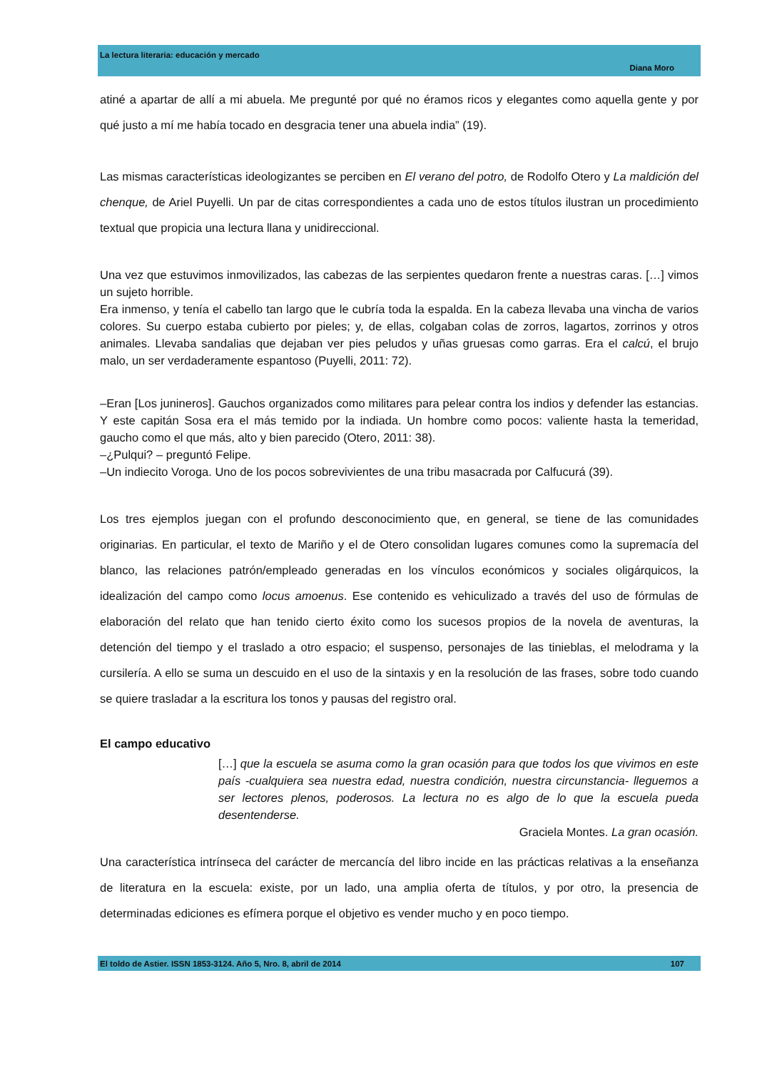La lectura literaria: educación y mercado
Diana Moro
atiné a apartar de allí a mi abuela. Me pregunté por qué no éramos ricos y elegantes como aquella gente y por qué justo a mí me había tocado en desgracia tener una abuela india” (19).
Las mismas características ideologizantes se perciben en El verano del potro, de Rodolfo Otero y La maldición del chenque, de Ariel Puyelli. Un par de citas correspondientes a cada uno de estos títulos ilustran un procedimiento textual que propicia una lectura llana y unidireccional.
Una vez que estuvimos inmovilizados, las cabezas de las serpientes quedaron frente a nuestras caras. […] vimos un sujeto horrible.
Era inmenso, y tenía el cabello tan largo que le cubría toda la espalda. En la cabeza llevaba una vincha de varios colores. Su cuerpo estaba cubierto por pieles; y, de ellas, colgaban colas de zorros, lagartos, zorrinos y otros animales. Llevaba sandalias que dejaban ver pies peludos y uñas gruesas como garras. Era el calcú, el brujo malo, un ser verdaderamente espantoso (Puyelli, 2011: 72).
–Eran [Los junineros]. Gauchos organizados como militares para pelear contra los indios y defender las estancias. Y este capitán Sosa era el más temido por la indiada. Un hombre como pocos: valiente hasta la temeridad, gaucho como el que más, alto y bien parecido (Otero, 2011: 38).
–¿Pulqui? – preguntó Felipe.
–Un indiecito Voroga. Uno de los pocos sobrevivientes de una tribu masacrada por Calfucurá (39).
Los tres ejemplos juegan con el profundo desconocimiento que, en general, se tiene de las comunidades originarias. En particular, el texto de Mariño y el de Otero consolidan lugares comunes como la supremacía del blanco, las relaciones patrón/empleado generadas en los vínculos económicos y sociales oligárquicos, la idealización del campo como locus amoenus. Ese contenido es vehiculizado a través del uso de fórmulas de elaboración del relato que han tenido cierto éxito como los sucesos propios de la novela de aventuras, la detención del tiempo y el traslado a otro espacio; el suspenso, personajes de las tinieblas, el melodrama y la cursilería. A ello se suma un descuido en el uso de la sintaxis y en la resolución de las frases, sobre todo cuando se quiere trasladar a la escritura los tonos y pausas del registro oral.
El campo educativo
[…] que la escuela se asuma como la gran ocasión para que todos los que vivimos en este país -cualquiera sea nuestra edad, nuestra condición, nuestra circunstancia- lleguemos a ser lectores plenos, poderosos. La lectura no es algo de lo que la escuela pueda desentenderse.
Graciela Montes. La gran ocasión.
Una característica intrínseca del carácter de mercancía del libro incide en las prácticas relativas a la enseñanza de literatura en la escuela: existe, por un lado, una amplia oferta de títulos, y por otro, la presencia de determinadas ediciones es efímera porque el objetivo es vender mucho y en poco tiempo.
El toldo de Astier. ISSN 1853-3124. Año 5, Nro. 8, abril de 2014 107